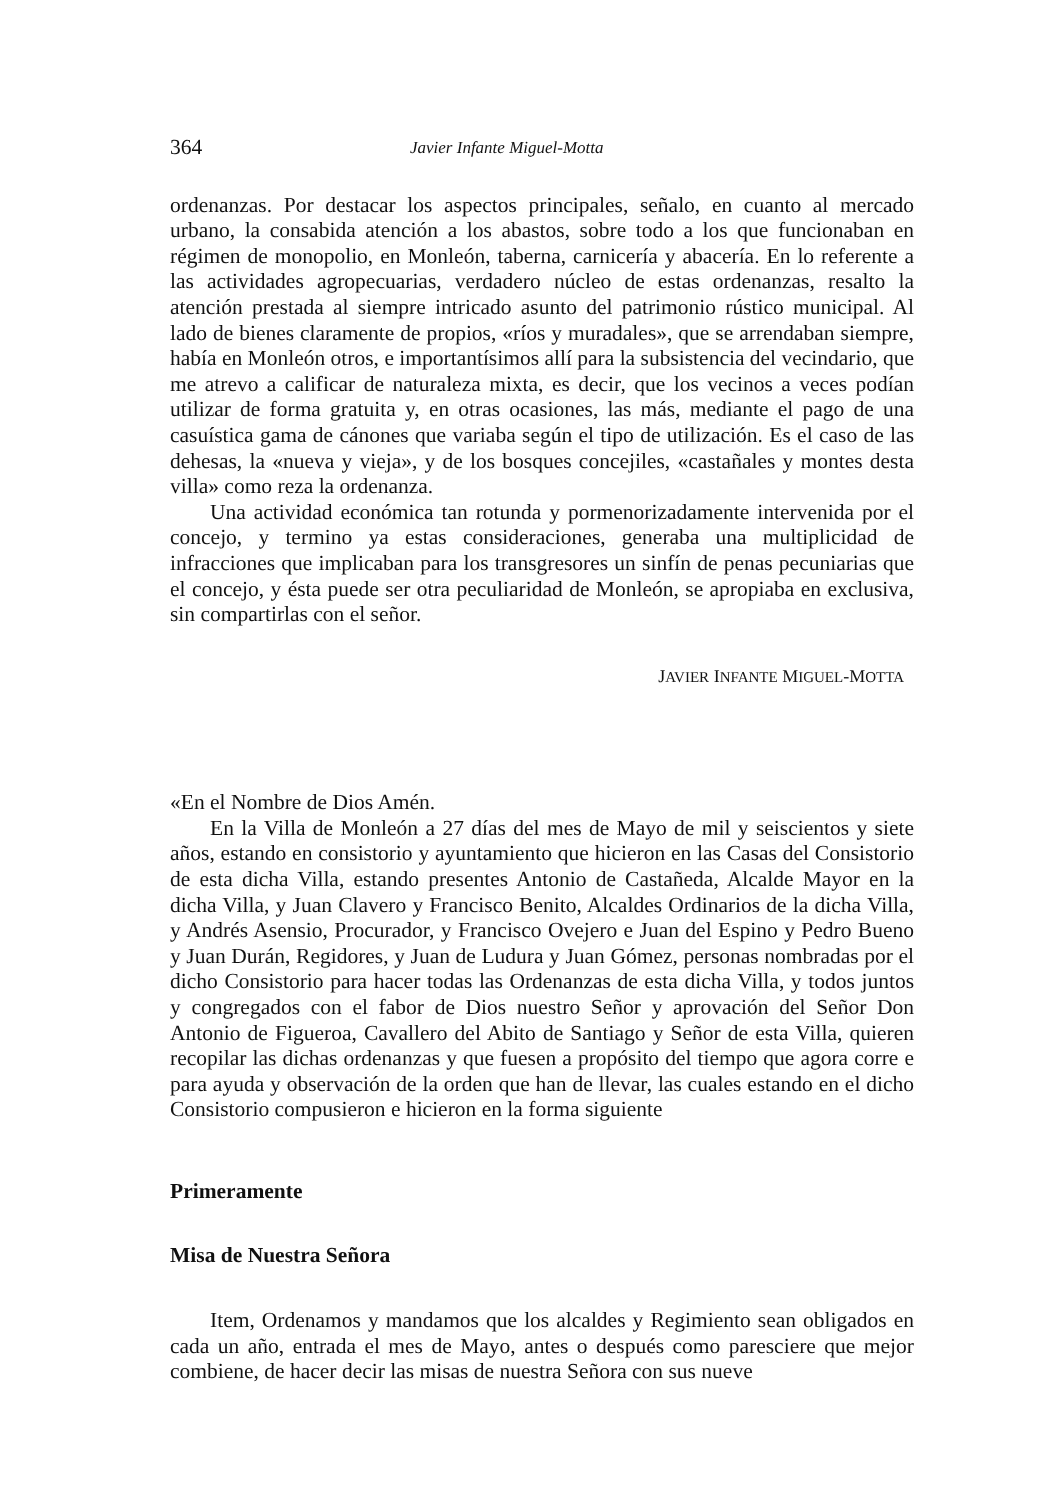364 Javier Infante Miguel-Motta
ordenanzas. Por destacar los aspectos principales, señalo, en cuanto al mercado urbano, la consabida atención a los abastos, sobre todo a los que funcionaban en régimen de monopolio, en Monleón, taberna, carnicería y abacería. En lo referente a las actividades agropecuarias, verdadero núcleo de estas ordenanzas, resalto la atención prestada al siempre intricado asunto del patrimonio rústico municipal. Al lado de bienes claramente de propios, «ríos y muradales», que se arrendaban siempre, había en Monleón otros, e importantísimos allí para la subsistencia del vecindario, que me atrevo a calificar de naturaleza mixta, es decir, que los vecinos a veces podían utilizar de forma gratuita y, en otras ocasiones, las más, mediante el pago de una casuística gama de cánones que variaba según el tipo de utilización. Es el caso de las dehesas, la «nueva y vieja», y de los bosques concejiles, «castañales y montes desta villa» como reza la ordenanza.
Una actividad económica tan rotunda y pormenorizadamente intervenida por el concejo, y termino ya estas consideraciones, generaba una multiplicidad de infracciones que implicaban para los transgresores un sinfín de penas pecuniarias que el concejo, y ésta puede ser otra peculiaridad de Monleón, se apropiaba en exclusiva, sin compartirlas con el señor.
JAVIER INFANTE MIGUEL-MOTTA
«En el Nombre de Dios Amén.
En la Villa de Monleón a 27 días del mes de Mayo de mil y seiscientos y siete años, estando en consistorio y ayuntamiento que hicieron en las Casas del Consistorio de esta dicha Villa, estando presentes Antonio de Castañeda, Alcalde Mayor en la dicha Villa, y Juan Clavero y Francisco Benito, Alcaldes Ordinarios de la dicha Villa, y Andrés Asensio, Procurador, y Francisco Ovejero e Juan del Espino y Pedro Bueno y Juan Durán, Regidores, y Juan de Ludura y Juan Gómez, personas nombradas por el dicho Consistorio para hacer todas las Ordenanzas de esta dicha Villa, y todos juntos y congregados con el fabor de Dios nuestro Señor y aprovación del Señor Don Antonio de Figueroa, Cavallero del Abito de Santiago y Señor de esta Villa, quieren recopilar las dichas ordenanzas y que fuesen a propósito del tiempo que agora corre e para ayuda y observación de la orden que han de llevar, las cuales estando en el dicho Consistorio compusieron e hicieron en la forma siguiente
Primeramente
Misa de Nuestra Señora
Item, Ordenamos y mandamos que los alcaldes y Regimiento sean obligados en cada un año, entrada el mes de Mayo, antes o después como paresciere que mejor combiene, de hacer decir las misas de nuestra Señora con sus nueve